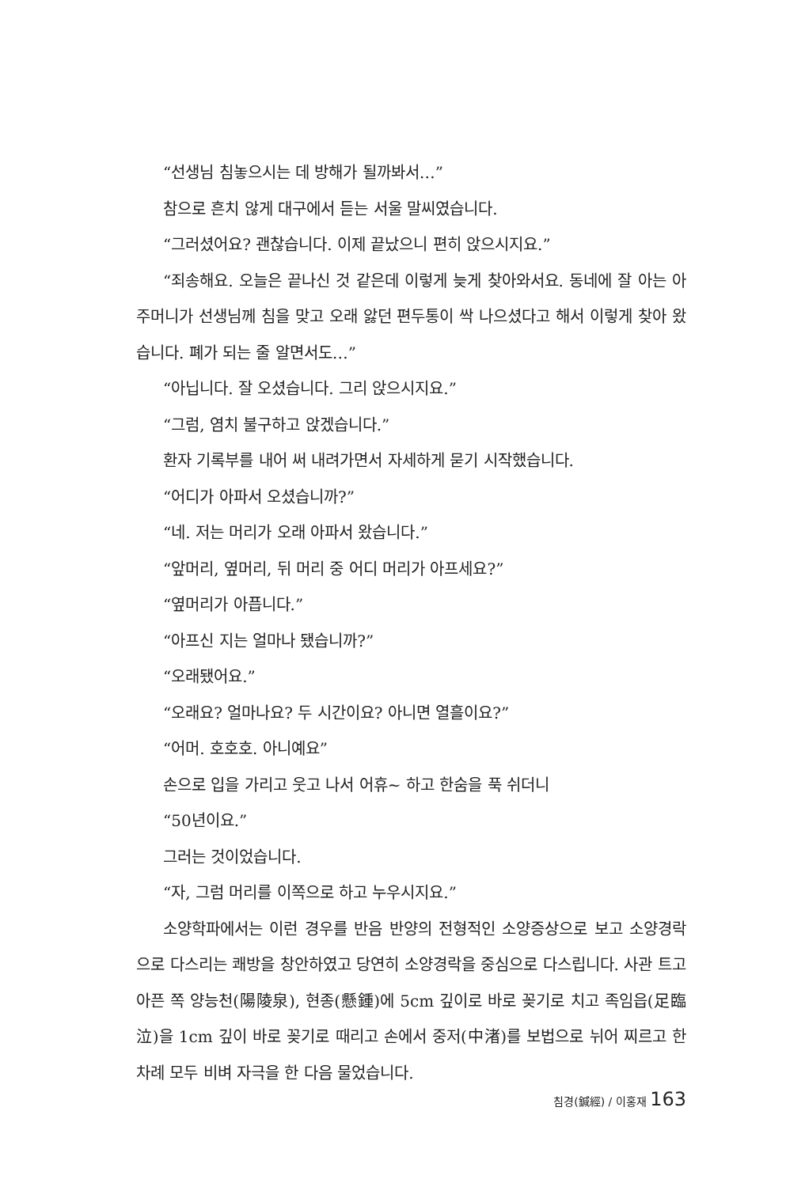“선생님 침놓으시는 데 방해가 될까봐서…”
참으로 흔치 않게 대구에서 듣는 서울 말씨였습니다.
“그러셨어요? 괜찮습니다. 이제 끝났으니 편히 앉으시지요.”
“죄송해요. 오늘은 끝나신 것 같은데 이렇게 늦게 찾아와서요. 동네에 잘 아는 아주머니가 선생님께 침을 맞고 오래 앓던 편두통이 싹 나으셨다고 해서 이렇게 찾아 왔습니다. 폐가 되는 줄 알면서도…”
“아닙니다. 잘 오셨습니다. 그리 앉으시지요.”
“그럼, 염치 불구하고 앉겠습니다.”
환자 기록부를 내어 써 내려가면서 자세하게 묻기 시작했습니다.
“어디가 아파서 오셨습니까?”
“네. 저는 머리가 오래 아파서 왔습니다.”
“앞머리, 옆머리, 뒤 머리 중 어디 머리가 아프세요?”
“옆머리가 아픕니다.”
“아프신 지는 얼마나 됐습니까?”
“오래됐어요.”
“오래요? 얼마나요? 두 시간이요? 아니면 열흘이요?”
“어머. 호호호. 아니예요”
손으로 입을 가리고 웃고 나서 어휴~ 하고 한숨을 푹 쉬더니
“50년이요.”
그러는 것이었습니다.
“자, 그럼 머리를 이쪽으로 하고 누우시지요.”
소양학파에서는 이런 경우를 반음 반양의 전형적인 소양증상으로 보고 소양경락으로 다스리는 쾌방을 창안하였고 당연히 소양경락을 중심으로 다스립니다. 사관 트고 아픈 쪽 양능천(陽陵泉), 현종(懸鍾)에 5cm 깊이로 바로 꽂기로 치고 족임읍(足臨泣)을 1cm 깊이 바로 꽂기로 때리고 손에서 중저(中渚)를 보법으로 뉘어 찌르고 한 차례 모두 비벼 자극을 한 다음 물었습니다.
침경(鍼經) / 이홍재 163